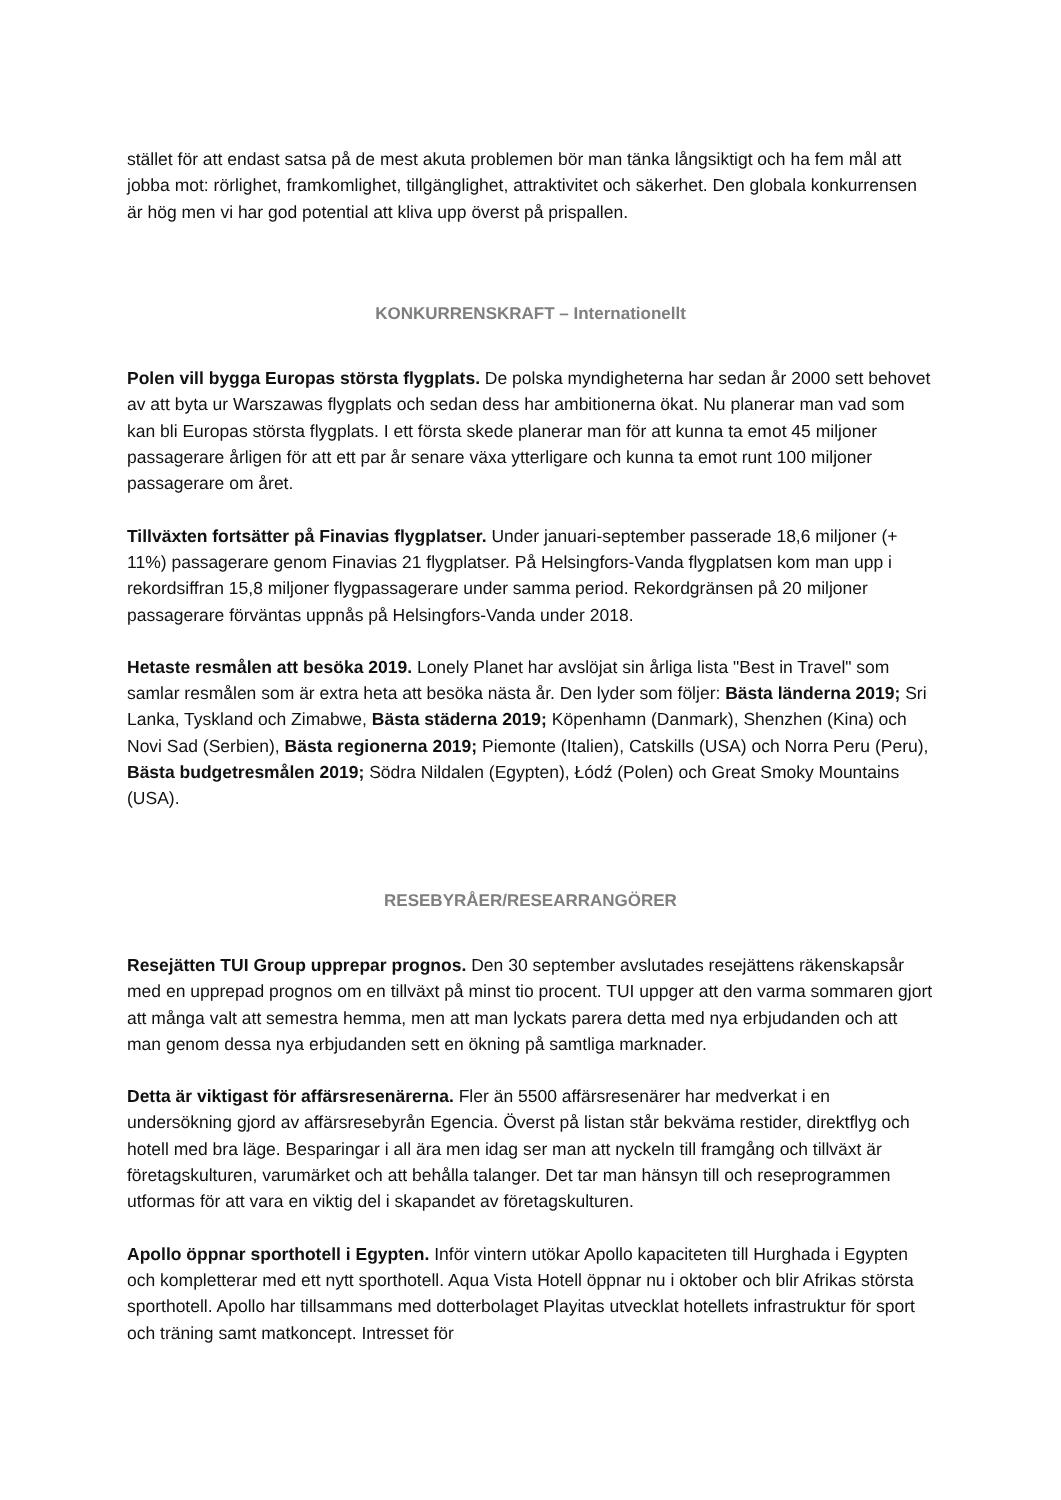stället för att endast satsa på de mest akuta problemen bör man tänka långsiktigt och ha fem mål att jobba mot: rörlighet, framkomlighet, tillgänglighet, attraktivitet och säkerhet. Den globala konkurrensen är hög men vi har god potential att kliva upp överst på prispallen.
KONKURRENSKRAFT – Internationellt
Polen vill bygga Europas största flygplats. De polska myndigheterna har sedan år 2000 sett behovet av att byta ur Warszawas flygplats och sedan dess har ambitionerna ökat. Nu planerar man vad som kan bli Europas största flygplats. I ett första skede planerar man för att kunna ta emot 45 miljoner passagerare årligen för att ett par år senare växa ytterligare och kunna ta emot runt 100 miljoner passagerare om året.
Tillväxten fortsätter på Finavias flygplatser. Under januari-september passerade 18,6 miljoner (+ 11%) passagerare genom Finavias 21 flygplatser. På Helsingfors-Vanda flygplatsen kom man upp i rekordsiffran 15,8 miljoner flygpassagerare under samma period. Rekordgränsen på 20 miljoner passagerare förväntas uppnås på Helsingfors-Vanda under 2018.
Hetaste resmålen att besöka 2019. Lonely Planet har avslöjat sin årliga lista "Best in Travel" som samlar resmålen som är extra heta att besöka nästa år. Den lyder som följer: Bästa länderna 2019; Sri Lanka, Tyskland och Zimabwe, Bästa städerna 2019; Köpenhamn (Danmark), Shenzhen (Kina) och Novi Sad (Serbien), Bästa regionerna 2019; Piemonte (Italien), Catskills (USA) och Norra Peru (Peru), Bästa budgetresmålen 2019; Södra Nildalen (Egypten), Łódź (Polen) och Great Smoky Mountains (USA).
RESEBYRÅER/RESEARRANGÖRER
Resejätten TUI Group upprepar prognos. Den 30 september avslutades resejättens räkenskapsår med en upprepad prognos om en tillväxt på minst tio procent. TUI uppger att den varma sommaren gjort att många valt att semestra hemma, men att man lyckats parera detta med nya erbjudanden och att man genom dessa nya erbjudanden sett en ökning på samtliga marknader.
Detta är viktigast för affärsresenärerna. Fler än 5500 affärsresenärer har medverkat i en undersökning gjord av affärsresebyrån Egencia. Överst på listan står bekväma restider, direktflyg och hotell med bra läge. Besparingar i all ära men idag ser man att nyckeln till framgång och tillväxt är företagskulturen, varumärket och att behålla talanger. Det tar man hänsyn till och reseprogrammen utformas för att vara en viktig del i skapandet av företagskulturen.
Apollo öppnar sporthotell i Egypten. Inför vintern utökar Apollo kapaciteten till Hurghada i Egypten och kompletterar med ett nytt sporthotell. Aqua Vista Hotell öppnar nu i oktober och blir Afrikas största sporthotell. Apollo har tillsammans med dotterbolaget Playitas utvecklat hotellets infrastruktur för sport och träning samt matkoncept. Intresset för